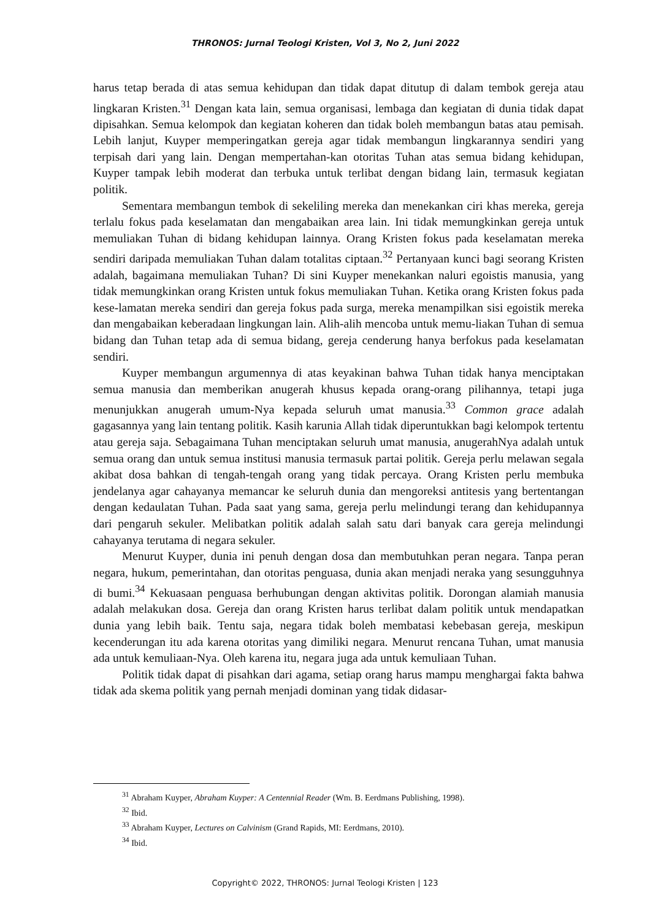THRONOS: Jurnal Teologi Kristen, Vol 3, No 2, Juni 2022
harus tetap berada di atas semua kehidupan dan tidak dapat ditutup di dalam tembok gereja atau lingkaran Kristen.<sup>31</sup> Dengan kata lain, semua organisasi, lembaga dan kegiatan di dunia tidak dapat dipisahkan. Semua kelompok dan kegiatan koheren dan tidak boleh membangun batas atau pemisah. Lebih lanjut, Kuyper memperingatkan gereja agar tidak membangun lingkarannya sendiri yang terpisah dari yang lain. Dengan mempertahan-kan otoritas Tuhan atas semua bidang kehidupan, Kuyper tampak lebih moderat dan terbuka untuk terlibat dengan bidang lain, termasuk kegiatan politik.
Sementara membangun tembok di sekeliling mereka dan menekankan ciri khas mereka, gereja terlalu fokus pada keselamatan dan mengabaikan area lain. Ini tidak memungkinkan gereja untuk memuliakan Tuhan di bidang kehidupan lainnya. Orang Kristen fokus pada keselamatan mereka sendiri daripada memuliakan Tuhan dalam totalitas ciptaan.<sup>32</sup> Pertanyaan kunci bagi seorang Kristen adalah, bagaimana memuliakan Tuhan? Di sini Kuyper menekankan naluri egoistis manusia, yang tidak memungkinkan orang Kristen untuk fokus memuliakan Tuhan. Ketika orang Kristen fokus pada kese-lamatan mereka sendiri dan gereja fokus pada surga, mereka menampilkan sisi egoistik mereka dan mengabaikan keberadaan lingkungan lain. Alih-alih mencoba untuk memu-liakan Tuhan di semua bidang dan Tuhan tetap ada di semua bidang, gereja cenderung hanya berfokus pada keselamatan sendiri.
Kuyper membangun argumennya di atas keyakinan bahwa Tuhan tidak hanya menciptakan semua manusia dan memberikan anugerah khusus kepada orang-orang pilihannya, tetapi juga menunjukkan anugerah umum-Nya kepada seluruh umat manusia.<sup>33</sup> Common grace adalah gagasannya yang lain tentang politik. Kasih karunia Allah tidak diperuntukkan bagi kelompok tertentu atau gereja saja. Sebagaimana Tuhan menciptakan seluruh umat manusia, anugerahNya adalah untuk semua orang dan untuk semua institusi manusia termasuk partai politik. Gereja perlu melawan segala akibat dosa bahkan di tengah-tengah orang yang tidak percaya. Orang Kristen perlu membuka jendelanya agar cahayanya memancar ke seluruh dunia dan mengoreksi antitesis yang bertentangan dengan kedaulatan Tuhan. Pada saat yang sama, gereja perlu melindungi terang dan kehidupannya dari pengaruh sekuler. Melibatkan politik adalah salah satu dari banyak cara gereja melindungi cahayanya terutama di negara sekuler.
Menurut Kuyper, dunia ini penuh dengan dosa dan membutuhkan peran negara. Tanpa peran negara, hukum, pemerintahan, dan otoritas penguasa, dunia akan menjadi neraka yang sesungguhnya di bumi.<sup>34</sup> Kekuasaan penguasa berhubungan dengan aktivitas politik. Dorongan alamiah manusia adalah melakukan dosa. Gereja dan orang Kristen harus terlibat dalam politik untuk mendapatkan dunia yang lebih baik. Tentu saja, negara tidak boleh membatasi kebebasan gereja, meskipun kecenderungan itu ada karena otoritas yang dimiliki negara. Menurut rencana Tuhan, umat manusia ada untuk kemuliaan-Nya. Oleh karena itu, negara juga ada untuk kemuliaan Tuhan.
Politik tidak dapat di pisahkan dari agama, setiap orang harus mampu menghargai fakta bahwa tidak ada skema politik yang pernah menjadi dominan yang tidak didasar-
<sup>31</sup> Abraham Kuyper, Abraham Kuyper: A Centennial Reader (Wm. B. Eerdmans Publishing, 1998).
<sup>32</sup> Ibid.
<sup>33</sup> Abraham Kuyper, Lectures on Calvinism (Grand Rapids, MI: Eerdmans, 2010).
<sup>34</sup> Ibid.
Copyright© 2022, THRONOS: Jurnal Teologi Kristen | 123